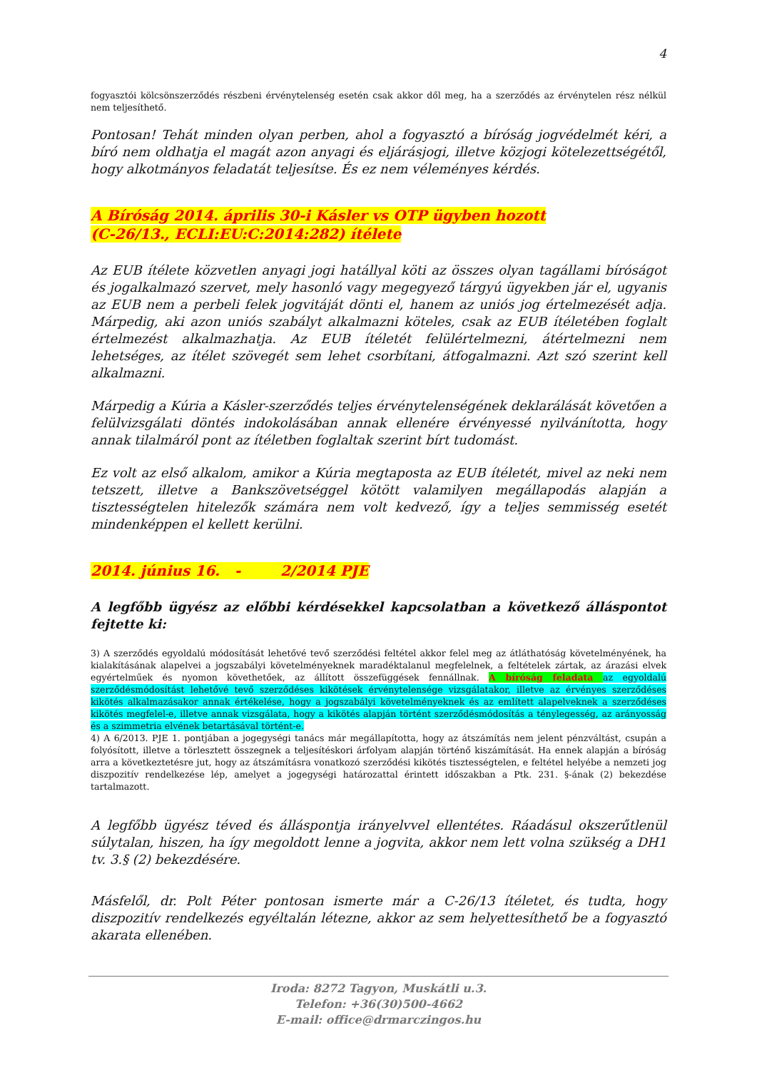4
fogyasztói kölcsönszerződés részbeni érvénytelenség esetén csak akkor dől meg, ha a szerződés az érvénytelen rész nélkül nem teljesíthető.
Pontosan! Tehát minden olyan perben, ahol a fogyasztó a bíróság jogvédelmét kéri, a bíró nem oldhatja el magát azon anyagi és eljárásjogi, illetve közjogi kötelezettségétől, hogy alkotmányos feladatát teljesítse. És ez nem véleményes kérdés.
A Bíróság 2014. április 30-i Kásler vs OTP ügyben hozott
(C-26/13., ECLI:EU:C:2014:282) ítélete
Az EUB ítélete közvetlen anyagi jogi hatállyal köti az összes olyan tagállami bíróságot és jogalkalmazó szervet, mely hasonló vagy megegyező tárgyú ügyekben jár el, ugyanis az EUB nem a perbeli felek jogvitáját dönti el, hanem az uniós jog értelmezését adja. Márpedig, aki azon uniós szabályt alkalmazni köteles, csak az EUB ítéletében foglalt értelmezést alkalmazhatja. Az EUB ítéletét felülértelmezni, átértelmezni nem lehetséges, az ítélet szövegét sem lehet csorbítani, átfogalmazni. Azt szó szerint kell alkalmazni.
Márpedig a Kúria a Kásler-szerződés teljes érvénytelenségének deklarálását követően a felülvizsgálati döntés indokolásában annak ellenére érvényessé nyilvánította, hogy annak tilalmáról pont az ítéletben foglaltak szerint bírt tudomást.
Ez volt az első alkalom, amikor a Kúria megtaposta az EUB ítéletét, mivel az neki nem tetszett, illetve a Bankszövetséggel kötött valamilyen megállapodás alapján a tisztességtelen hitelezők számára nem volt kedvező, így a teljes semmisség esetét mindenképpen el kellett kerülni.
2014. június 16. - 2/2014 PJE
A legfőbb ügyész az előbbi kérdésekkel kapcsolatban a következő álláspontot fejtette ki:
3) A szerződés egyoldalú módosítását lehetővé tevő szerződési feltétel akkor felel meg az átláthatóság követelményének, ha kialakításának alapelvei a jogszabályi követelményeknek maradéktalanul megfelelnek, a feltételek zártak, az árazási elvek egyértelműek és nyomon követhetőek, az állított összefüggések fennállnak. A bíróság feladata az egyoldalú szerződésmódosítást lehetővé tevő szerződéses kikötések érvénytelensége vizsgálatakor, illetve az érvényes szerződéses kikötés alkalmazásakor annak értékelése, hogy a jogszabályi követelményeknek és az említett alapelveknek a szerződéses kikötés megfelel-e, illetve annak vizsgálata, hogy a kikötés alapján történt szerződésmódosítás a ténylegesség, az arányosság és a szimmetria elvének betartásával történt-e.
4) A 6/2013. PJE 1. pontjában a jogegységi tanács már megállapította, hogy az átszámítás nem jelent pénzváltást, csupán a folyósított, illetve a törlesztett összegnek a teljesítéskori árfolyam alapján történő kiszámítását. Ha ennek alapján a bíróság arra a következtetésre jut, hogy az átszámításra vonatkozó szerződési kikötés tisztességtelen, e feltétel helyébe a nemzeti jog diszpozitív rendelkezése lép, amelyet a jogegységi határozattal érintett időszakban a Ptk. 231. §-ának (2) bekezdése tartalmazott.
A legfőbb ügyész téved és álláspontja irányelvvel ellentétes. Ráadásul okszerűtlenül súlytalan, hiszen, ha így megoldott lenne a jogvita, akkor nem lett volna szükség a DH1 tv. 3.§ (2) bekezdésére.
Másfelől, dr. Polt Péter pontosan ismerte már a C-26/13 ítéletet, és tudta, hogy diszpozitív rendelkezés egyéltalán létezne, akkor az sem helyettesíthető be a fogyasztó akarata ellenében.
Iroda: 8272 Tagyon, Muskátli u.3.
Telefon: +36(30)500-4662
E-mail: office@drmarczingos.hu